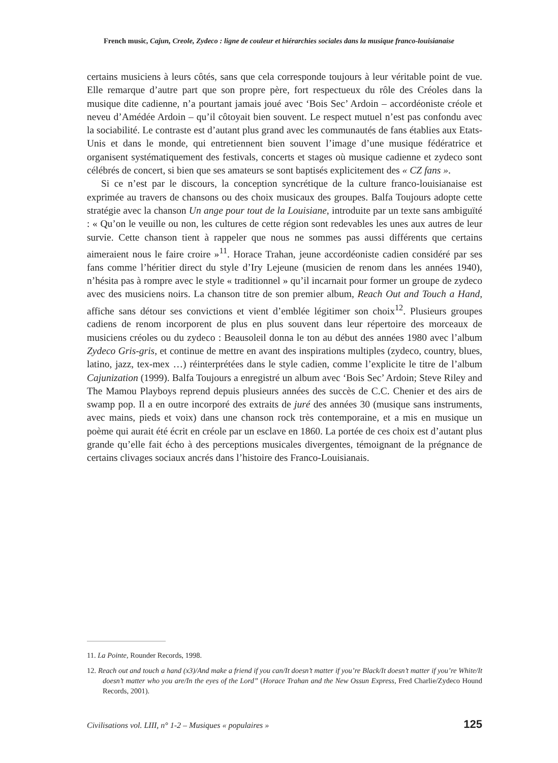French music, Cajun, Creole, Zydeco : ligne de couleur et hiérarchies sociales dans la musique franco-louisianaise
certains musiciens à leurs côtés, sans que cela corresponde toujours à leur véritable point de vue. Elle remarque d’autre part que son propre père, fort respectueux du rôle des Créoles dans la musique dite cadienne, n’a pourtant jamais joué avec ‘Bois Sec’ Ardoin – accordéoniste créole et neveu d’Amédée Ardoin – qu’il côtoyait bien souvent. Le respect mutuel n’est pas confondu avec la sociabilité. Le contraste est d’autant plus grand avec les communautés de fans établies aux Etats-Unis et dans le monde, qui entretiennent bien souvent l’image d’une musique fédératrice et organisent systématiquement des festivals, concerts et stages où musique cadienne et zydeco sont célébrés de concert, si bien que ses amateurs se sont baptisés explicitement des « CZ fans ».
Si ce n’est par le discours, la conception syncrétique de la culture franco-louisianaise est exprimée au travers de chansons ou des choix musicaux des groupes. Balfa Toujours adopte cette stratégie avec la chanson Un ange pour tout de la Louisiane, introduite par un texte sans ambiguïté : « Qu’on le veuille ou non, les cultures de cette région sont redevables les unes aux autres de leur survie. Cette chanson tient à rappeler que nous ne sommes pas aussi différents que certains aimeraient nous le faire croire »<sup>11</sup>. Horace Trahan, jeune accordéoniste cadien considéré par ses fans comme l’héritier direct du style d’Iry Lejeune (musicien de renom dans les années 1940), n’hésita pas à rompre avec le style « traditionnel » qu’il incarnait pour former un groupe de zydeco avec des musiciens noirs. La chanson titre de son premier album, Reach Out and Touch a Hand, affiche sans détour ses convictions et vient d’emblée légitimer son choix<sup>12</sup>. Plusieurs groupes cadiens de renom incorporent de plus en plus souvent dans leur répertoire des morceaux de musiciens créoles ou du zydeco : Beausoleil donna le ton au début des années 1980 avec l’album Zydeco Gris-gris, et continue de mettre en avant des inspirations multiples (zydeco, country, blues, latino, jazz, tex-mex …) réinterprétées dans le style cadien, comme l’explicite le titre de l’album Cajunization (1999). Balfa Toujours a enregistré un album avec ‘Bois Sec’ Ardoin; Steve Riley and The Mamou Playboys reprend depuis plusieurs années des succès de C.C. Chenier et des airs de swamp pop. Il a en outre incorporé des extraits de juré des années 30 (musique sans instruments, avec mains, pieds et voix) dans une chanson rock très contemporaine, et a mis en musique un poème qui aurait été écrit en créole par un esclave en 1860. La portée de ces choix est d’autant plus grande qu’elle fait écho à des perceptions musicales divergentes, témoignant de la prégnance de certains clivages sociaux ancrés dans l’histoire des Franco-Louisianais.
11. La Pointe, Rounder Records, 1998.
12. Reach out and touch a hand (x3)/And make a friend if you can/It doesn’t matter if you’re Black/It doesn’t matter if you’re White/It doesn’t matter who you are/In the eyes of the Lord” (Horace Trahan and the New Ossun Express, Fred Charlie/Zydeco Hound Records, 2001).
Civilisations vol. LIII, n° 1-2 – Musiques « populaires » 125